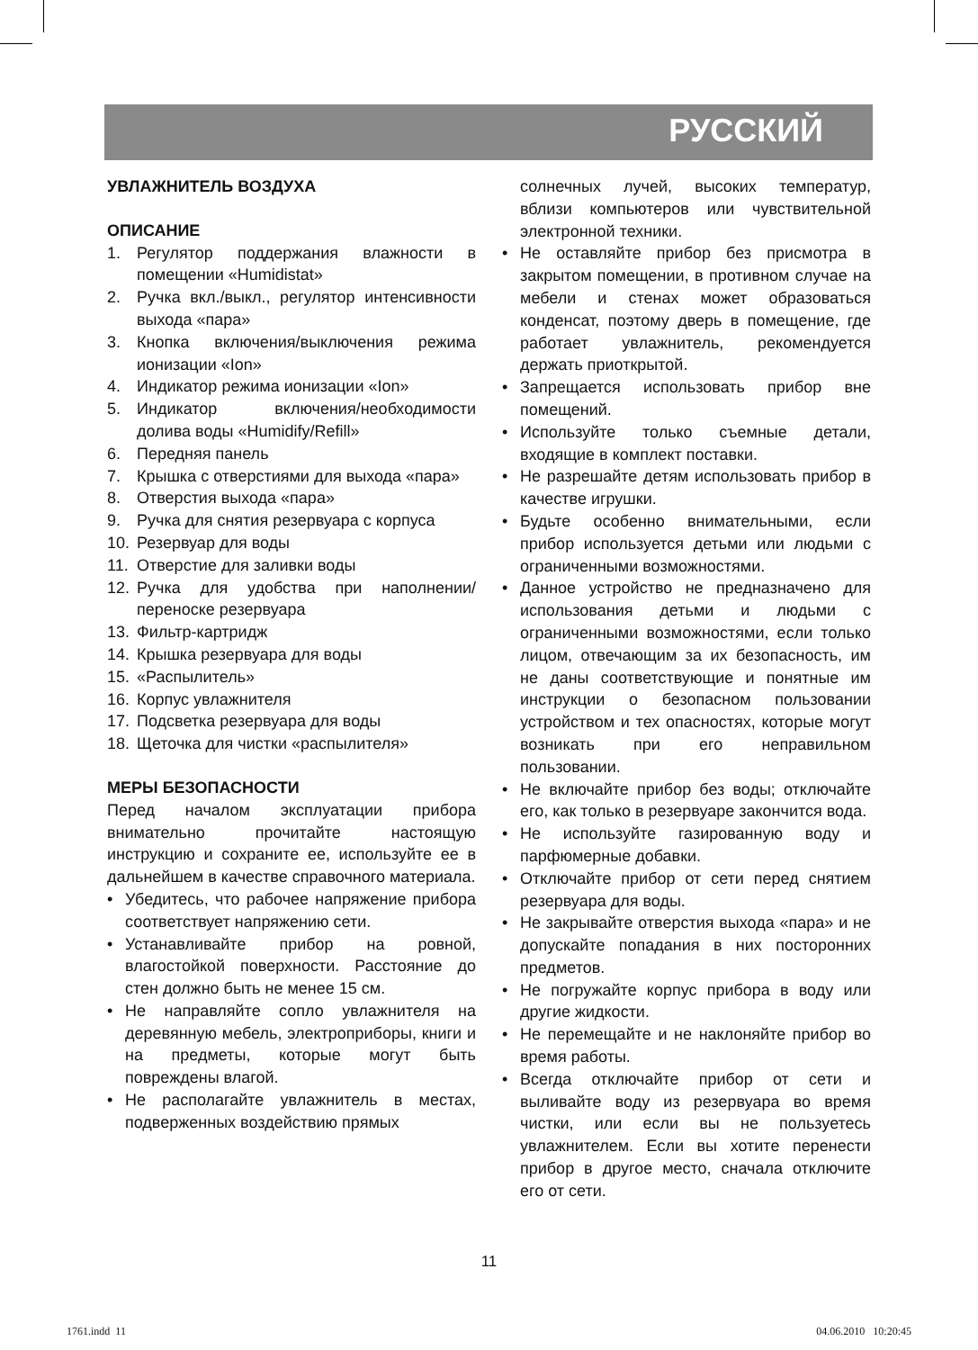РУССКИЙ
УВЛАЖНИТЕЛЬ ВОЗДУХА
ОПИСАНИЕ
1. Регулятор поддержания влажности в помещении «Humidistat»
2. Ручка вкл./выкл., регулятор интенсивности выхода «пара»
3. Кнопка включения/выключения режима ионизации «Ion»
4. Индикатор режима ионизации «Ion»
5. Индикатор включения/необходимости долива воды «Humidify/Refill»
6. Передняя панель
7. Крышка с отверстиями для выхода «пара»
8. Отверстия выхода «пара»
9. Ручка для снятия резервуара с корпуса
10. Резервуар для воды
11. Отверстие для заливки воды
12. Ручка для удобства при наполнении/ переноске резервуара
13. Фильтр-картридж
14. Крышка резервуара для воды
15. «Распылитель»
16. Корпус увлажнителя
17. Подсветка резервуара для воды
18. Щеточка для чистки «распылителя»
МЕРЫ БЕЗОПАСНОСТИ
Перед началом эксплуатации прибора внимательно прочитайте настоящую инструкцию и сохраните ее, используйте ее в дальнейшем в качестве справочного материала.
• Убедитесь, что рабочее напряжение прибора соответствует напряжению сети.
• Устанавливайте прибор на ровной, влагостойкой поверхности. Расстояние до стен должно быть не менее 15 см.
• Не направляйте сопло увлажнителя на деревянную мебель, электроприборы, книги и на предметы, которые могут быть повреждены влагой.
• Не располагайте увлажнитель в местах, подверженных воздействию прямых
солнечных лучей, высоких температур, вблизи компьютеров или чувствительной электронной техники.
• Не оставляйте прибор без присмотра в закрытом помещении, в противном случае на мебели и стенах может образоваться конденсат, поэтому дверь в помещение, где работает увлажнитель, рекомендуется держать приоткрытой.
• Запрещается использовать прибор вне помещений.
• Используйте только съемные детали, входящие в комплект поставки.
• Не разрешайте детям использовать прибор в качестве игрушки.
• Будьте особенно внимательными, если прибор используется детьми или людьми с ограниченными возможностями.
• Данное устройство не предназначено для использования детьми и людьми с ограниченными возможностями, если только лицом, отвечающим за их безопасность, им не даны соответствующие и понятные им инструкции о безопасном пользовании устройством и тех опасностях, которые могут возникать при его неправильном пользовании.
• Не включайте прибор без воды; отключайте его, как только в резервуаре закончится вода.
• Не используйте газированную воду и парфюмерные добавки.
• Отключайте прибор от сети перед снятием резервуара для воды.
• Не закрывайте отверстия выхода «пара» и не допускайте попадания в них посторонних предметов.
• Не погружайте корпус прибора в воду или другие жидкости.
• Не перемещайте и не наклоняйте прибор во время работы.
• Всегда отключайте прибор от сети и выливайте воду из резервуара во время чистки, или если вы не пользуетесь увлажнителем. Если вы хотите перенести прибор в другое место, сначала отключите его от сети.
11
1761.indd 11 04.06.2010 10:20:45